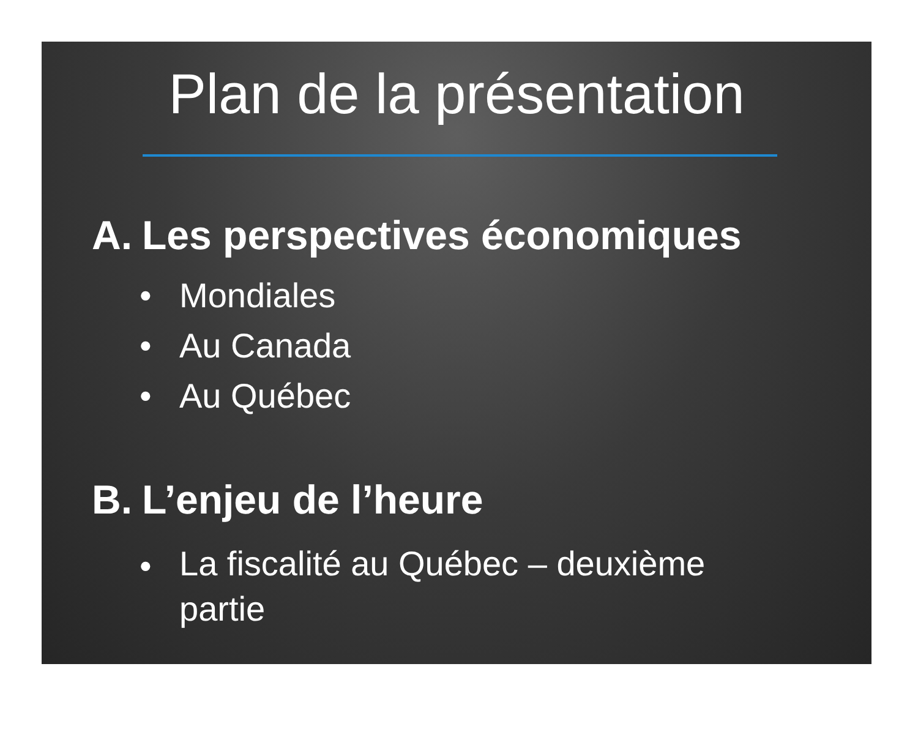Plan de la présentation
A. Les perspectives économiques
• Mondiales
• Au Canada
• Au Québec
B. L’enjeu de l’heure
• La fiscalité au Québec – deuxième partie